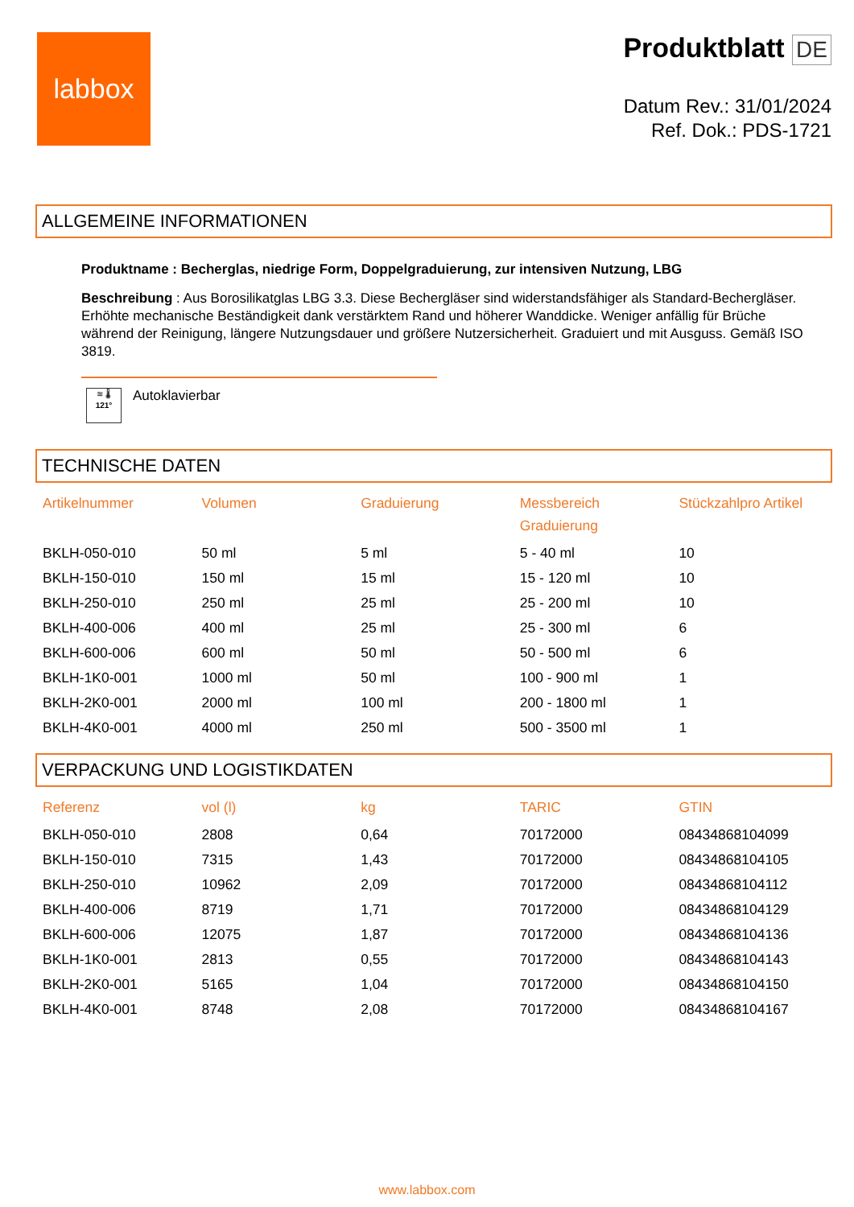labbox
Produktblatt DE
Datum Rev.: 31/01/2024
Ref. Dok.: PDS-1721
ALLGEMEINE INFORMATIONEN
Produktname : Becherglas, niedrige Form, Doppelgraduierung, zur intensiven Nutzung, LBG
Beschreibung : Aus Borosilikatglas LBG 3.3. Diese Bechergläser sind widerstandsfähiger als Standard-Bechergläser. Erhöhte mechanische Beständigkeit dank verstärktem Rand und höherer Wanddicke. Weniger anfällig für Brüche während der Reinigung, längere Nutzungsdauer und größere Nutzersicherheit. Graduiert und mit Ausguss. Gemäß ISO 3819.
≋ 🌡
121°
Autoklavierbar
TECHNISCHE DATEN
| Artikelnummer | Volumen | Graduierung | Messbereich Graduierung | Stückzahlpro Artikel |
| --- | --- | --- | --- | --- |
| BKLH-050-010 | 50 ml | 5 ml | 5 - 40 ml | 10 |
| BKLH-150-010 | 150 ml | 15 ml | 15 - 120 ml | 10 |
| BKLH-250-010 | 250 ml | 25 ml | 25 - 200 ml | 10 |
| BKLH-400-006 | 400 ml | 25 ml | 25 - 300 ml | 6 |
| BKLH-600-006 | 600 ml | 50 ml | 50 - 500 ml | 6 |
| BKLH-1K0-001 | 1000 ml | 50 ml | 100 - 900 ml | 1 |
| BKLH-2K0-001 | 2000 ml | 100 ml | 200 - 1800 ml | 1 |
| BKLH-4K0-001 | 4000 ml | 250 ml | 500 - 3500 ml | 1 |
VERPACKUNG UND LOGISTIKDATEN
| Referenz | vol (l) | kg | TARIC | GTIN |
| --- | --- | --- | --- | --- |
| BKLH-050-010 | 2808 | 0,64 | 70172000 | 08434868104099 |
| BKLH-150-010 | 7315 | 1,43 | 70172000 | 08434868104105 |
| BKLH-250-010 | 10962 | 2,09 | 70172000 | 08434868104112 |
| BKLH-400-006 | 8719 | 1,71 | 70172000 | 08434868104129 |
| BKLH-600-006 | 12075 | 1,87 | 70172000 | 08434868104136 |
| BKLH-1K0-001 | 2813 | 0,55 | 70172000 | 08434868104143 |
| BKLH-2K0-001 | 5165 | 1,04 | 70172000 | 08434868104150 |
| BKLH-4K0-001 | 8748 | 2,08 | 70172000 | 08434868104167 |
www.labbox.com